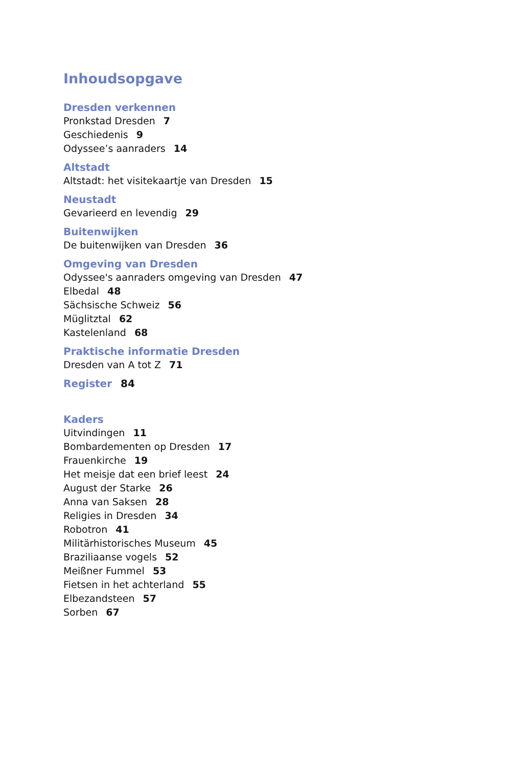Inhoudsopgave
Dresden verkennen
Pronkstad Dresden 7
Geschiedenis 9
Odyssee’s aanraders 14
Altstadt
Altstadt: het visitekaartje van Dresden 15
Neustadt
Gevarieerd en levendig 29
Buitenwijken
De buitenwijken van Dresden 36
Omgeving van Dresden
Odyssee's aanraders omgeving van Dresden 47
Elbedal 48
Sächsische Schweiz 56
Müglitztal 62
Kastelenland 68
Praktische informatie Dresden
Dresden van A tot Z 71
Register 84
Kaders
Uitvindingen 11
Bombardementen op Dresden 17
Frauenkirche 19
Het meisje dat een brief leest 24
August der Starke 26
Anna van Saksen 28
Religies in Dresden 34
Robotron 41
Militärhistorisches Museum 45
Braziliaanse vogels 52
Meißner Fummel 53
Fietsen in het achterland 55
Elbezandsteen 57
Sorben 67